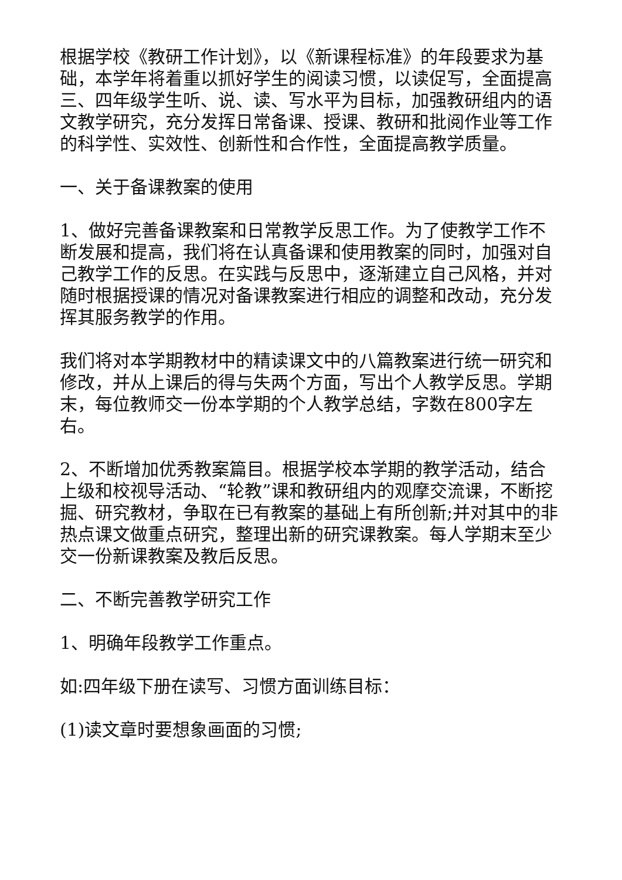根据学校《教研工作计划》，以《新课程标准》的年段要求为基础，本学年将着重以抓好学生的阅读习惯，以读促写，全面提高三、四年级学生听、说、读、写水平为目标，加强教研组内的语文教学研究，充分发挥日常备课、授课、教研和批阅作业等工作的科学性、实效性、创新性和合作性，全面提高教学质量。
一、关于备课教案的使用
1、做好完善备课教案和日常教学反思工作。为了使教学工作不断发展和提高，我们将在认真备课和使用教案的同时，加强对自己教学工作的反思。在实践与反思中，逐渐建立自己风格，并对随时根据授课的情况对备课教案进行相应的调整和改动，充分发挥其服务教学的作用。
我们将对本学期教材中的精读课文中的八篇教案进行统一研究和修改，并从上课后的得与失两个方面，写出个人教学反思。学期末，每位教师交一份本学期的个人教学总结，字数在800字左右。
2、不断增加优秀教案篇目。根据学校本学期的教学活动，结合上级和校视导活动、“轮教”课和教研组内的观摩交流课，不断挖掘、研究教材，争取在已有教案的基础上有所创新;并对其中的非热点课文做重点研究，整理出新的研究课教案。每人学期末至少交一份新课教案及教后反思。
二、不断完善教学研究工作
1、明确年段教学工作重点。
如:四年级下册在读写、习惯方面训练目标：
(1)读文章时要想象画面的习惯;